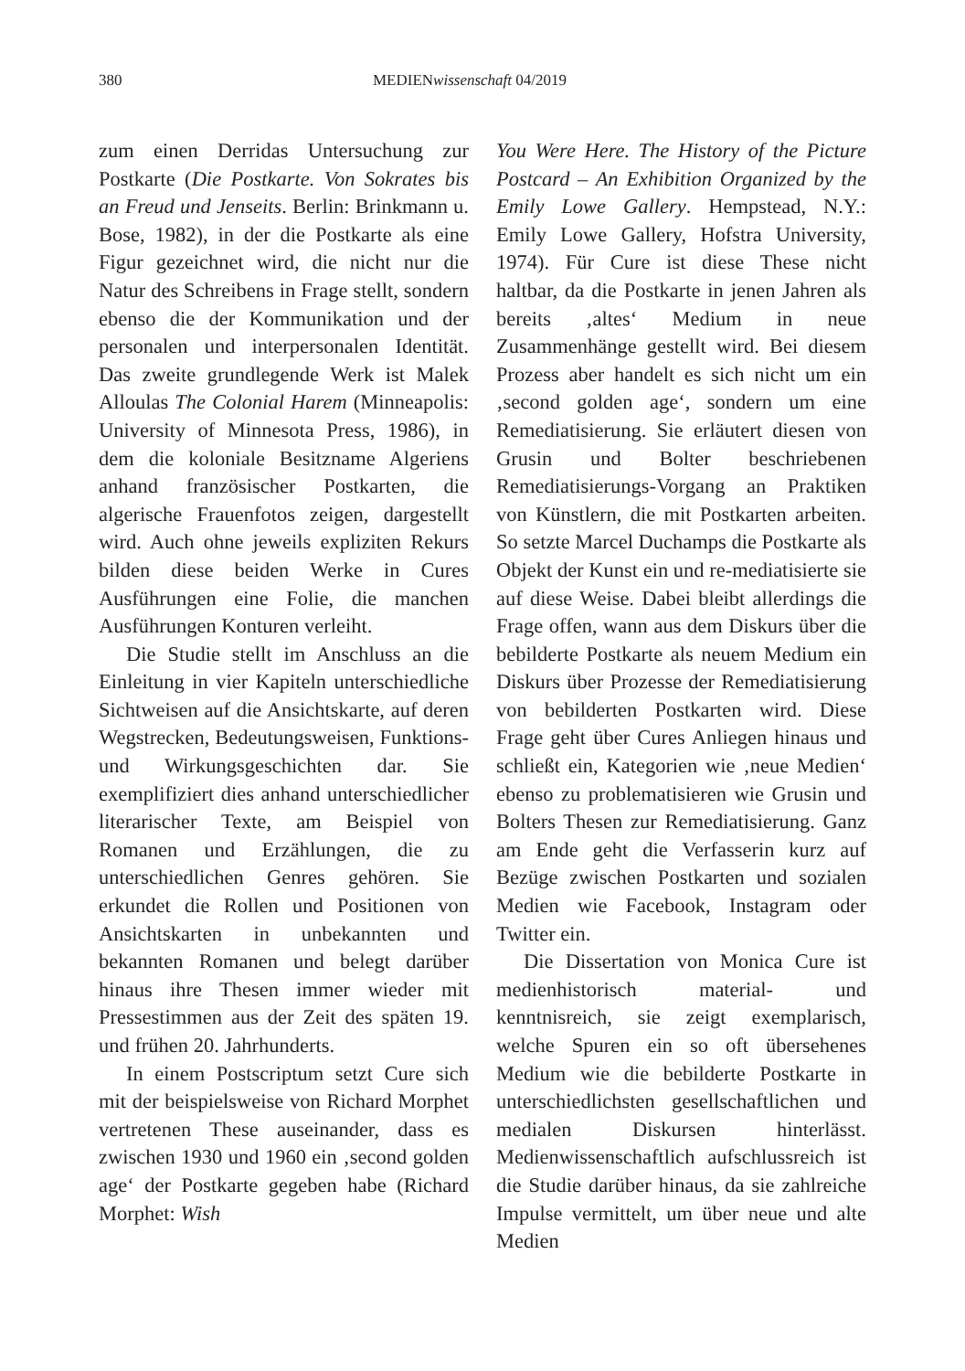380 MEDIENwissenschaft 04/2019
zum einen Derridas Untersuchung zur Postkarte (Die Postkarte. Von Sokrates bis an Freud und Jenseits. Berlin: Brinkmann u. Bose, 1982), in der die Postkarte als eine Figur gezeichnet wird, die nicht nur die Natur des Schreibens in Frage stellt, sondern ebenso die der Kommunikation und der personalen und interpersonalen Identität. Das zweite grundlegende Werk ist Malek Alloulas The Colonial Harem (Minneapolis: University of Minnesota Press, 1986), in dem die koloniale Besitzname Algeriens anhand französischer Postkarten, die algerische Frauenfotos zeigen, dargestellt wird. Auch ohne jeweils expliziten Rekurs bilden diese beiden Werke in Cures Ausführungen eine Folie, die manchen Ausführungen Konturen verleiht.
Die Studie stellt im Anschluss an die Einleitung in vier Kapiteln unterschiedliche Sichtweisen auf die Ansichtskarte, auf deren Wegstrecken, Bedeutungsweisen, Funktions- und Wirkungsgeschichten dar. Sie exemplifiziert dies anhand unterschiedlicher literarischer Texte, am Beispiel von Romanen und Erzählungen, die zu unterschiedlichen Genres gehören. Sie erkundet die Rollen und Positionen von Ansichtskarten in unbekannten und bekannten Romanen und belegt darüber hinaus ihre Thesen immer wieder mit Pressestimmen aus der Zeit des späten 19. und frühen 20. Jahrhunderts.
In einem Postscriptum setzt Cure sich mit der beispielsweise von Richard Morphet vertretenen These auseinander, dass es zwischen 1930 und 1960 ein ‚second golden age‘ der Postkarte gegeben habe (Richard Morphet: Wish
You Were Here. The History of the Picture Postcard – An Exhibition Organized by the Emily Lowe Gallery. Hempstead, N.Y.: Emily Lowe Gallery, Hofstra University, 1974). Für Cure ist diese These nicht haltbar, da die Postkarte in jenen Jahren als bereits ‚altes‘ Medium in neue Zusammenhänge gestellt wird. Bei diesem Prozess aber handelt es sich nicht um ein ‚second golden age‘, sondern um eine Remediatisierung. Sie erläutert diesen von Grusin und Bolter beschriebenen Remediatisierungs-Vorgang an Praktiken von Künstlern, die mit Postkarten arbeiten. So setzte Marcel Duchamps die Postkarte als Objekt der Kunst ein und re-mediatisierte sie auf diese Weise. Dabei bleibt allerdings die Frage offen, wann aus dem Diskurs über die bebilderte Postkarte als neuem Medium ein Diskurs über Prozesse der Remediatisierung von bebilderten Postkarten wird. Diese Frage geht über Cures Anliegen hinaus und schließt ein, Kategorien wie ‚neue Medien‘ ebenso zu problematisieren wie Grusin und Bolters Thesen zur Remediatisierung. Ganz am Ende geht die Verfasserin kurz auf Bezüge zwischen Postkarten und sozialen Medien wie Facebook, Instagram oder Twitter ein.
Die Dissertation von Monica Cure ist medienhistorisch material- und kenntnisreich, sie zeigt exemplarisch, welche Spuren ein so oft übersehenes Medium wie die bebilderte Postkarte in unterschiedlichsten gesellschaftlichen und medialen Diskursen hinterlässt. Medienwissenschaftlich aufschlussreich ist die Studie darüber hinaus, da sie zahlreiche Impulse vermittelt, um über neue und alte Medien